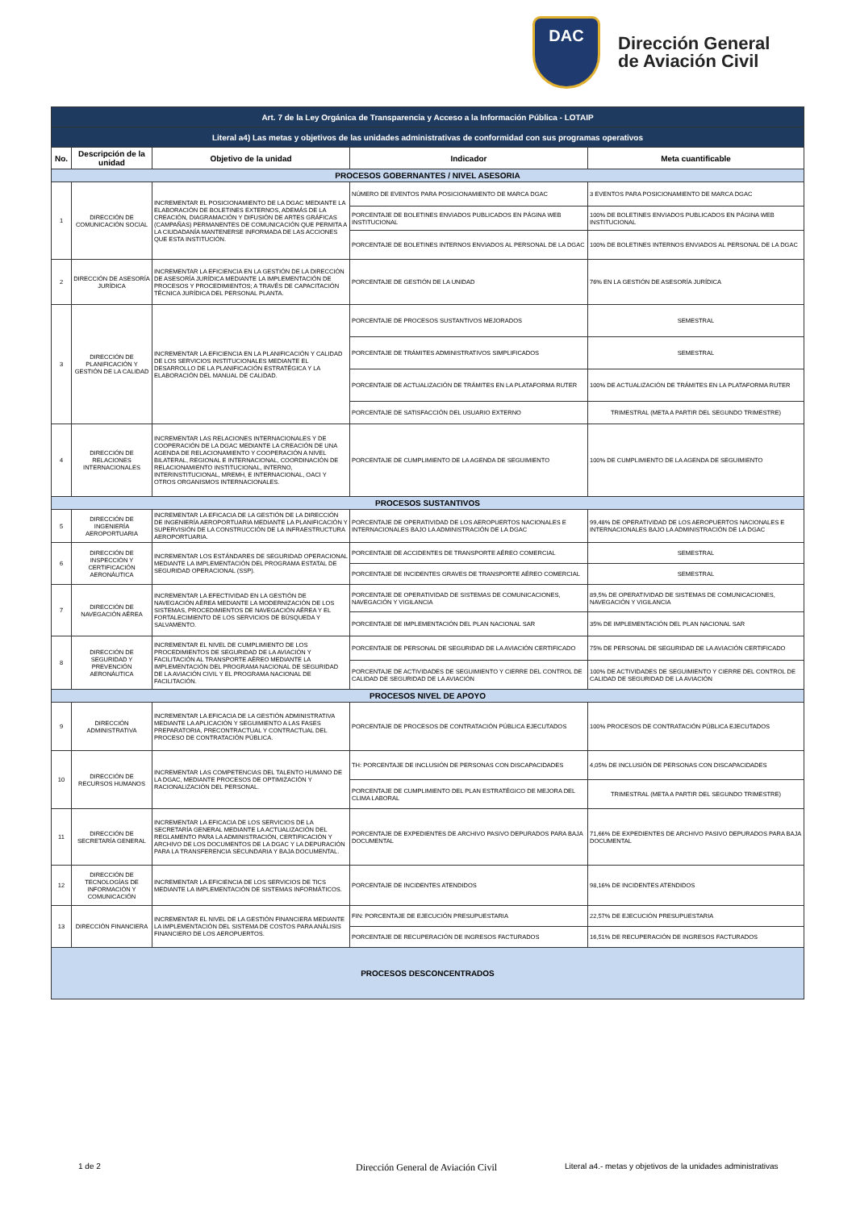DAC
Dirección General
de Aviación Civil
| Art. 7 de la Ley Orgánica de Transparencia y Acceso a la Información Pública - LOTAIP | | | | |
| Literal a4) Las metas y objetivos de las unidades administrativas de conformidad con sus programas operativos | | | | |
| No. | Descripción de la unidad | Objetivo de la unidad | Indicador | Meta cuantificable |
| PROCESOS GOBERNANTES / NIVEL ASESORIA | | | | |
| 1 | DIRECCIÓN DE COMUNICACIÓN SOCIAL | INCREMENTAR EL POSICIONAMIENTO DE LA DGAC MEDIANTE LA ELABORACIÓN DE BOLETINES EXTERNOS, ADEMÁS DE LA CREACIÓN, DIAGRAMACIÓN Y DIFUSIÓN DE ARTES GRÁFICAS (CAMPAÑAS) PERMANENTES DE COMUNICACIÓN QUE PERMITA A LA CIUDADANÍA MANTENERSE INFORMADA DE LAS ACCIONES QUE ESTA INSTITUCIÓN. | NÚMERO DE EVENTOS PARA POSICIONAMIENTO DE MARCA DGAC | 3 EVENTOS PARA POSICIONAMIENTO DE MARCA DGAC |
| | | | PORCENTAJE DE BOLETINES ENVIADOS PUBLICADOS EN PÁGINA WEB INSTITUCIONAL | 100% DE BOLETINES ENVIADOS PUBLICADOS EN PÁGINA WEB INSTITUCIONAL |
| | | | PORCENTAJE DE BOLETINES INTERNOS ENVIADOS AL PERSONAL DE LA DGAC | 100% DE BOLETINES INTERNOS ENVIADOS AL PERSONAL DE LA DGAC |
| 2 | DIRECCIÓN DE ASESORÍA JURÍDICA | INCREMENTAR LA EFICIENCIA EN LA GESTIÓN DE LA DIRECCIÓN DE ASESORÍA JURÍDICA MEDIANTE LA IMPLEMENTACIÓN DE PROCESOS Y PROCEDIMIENTOS; A TRAVÉS DE CAPACITACIÓN TÉCNICA JURÍDICA DEL PERSONAL PLANTA. | PORCENTAJE DE GESTIÓN DE LA UNIDAD | 76% EN LA GESTIÓN DE ASESORÍA JURÍDICA |
| 3 | DIRECCIÓN DE PLANIFICACIÓN Y GESTIÓN DE LA CALIDAD | INCREMENTAR LA EFICIENCIA EN LA PLANIFICACIÓN Y CALIDAD DE LOS SERVICIOS INSTITUCIONALES MEDIANTE EL DESARROLLO DE LA PLANIFICACIÓN ESTRATÉGICA Y LA ELABORACIÓN DEL MANUAL DE CALIDAD. | PORCENTAJE DE PROCESOS SUSTANTIVOS MEJORADOS | SEMESTRAL |
| | | | PORCENTAJE DE TRÁMITES ADMINISTRATIVOS SIMPLIFICADOS | SEMESTRAL |
| | | | PORCENTAJE DE ACTUALIZACIÓN DE TRÁMITES EN LA PLATAFORMA RUTER | 100% DE ACTUALIZACIÓN DE TRÁMITES EN LA PLATAFORMA RUTER |
| | | | PORCENTAJE DE SATISFACCIÓN DEL USUARIO EXTERNO | TRIMESTRAL (META A PARTIR DEL SEGUNDO TRIMESTRE) |
| 4 | DIRECCIÓN DE RELACIONES INTERNACIONALES | INCREMENTAR LAS RELACIONES INTERNACIONALES Y DE COOPERACIÓN DE LA DGAC MEDIANTE LA CREACIÓN DE UNA AGENDA DE RELACIONAMIENTO Y COOPERACIÓN A NIVEL BILATERAL, REGIONAL E INTERNACIONAL, COORDINACIÓN DE RELACIONAMIENTO INSTITUCIONAL, INTERNO, INTERINSTITUCIONAL, MREMH, E INTERNACIONAL, OACI Y OTROS ORGANISMOS INTERNACIONALES. | PORCENTAJE DE CUMPLIMIENTO DE LA AGENDA DE SEGUIMIENTO | 100% DE CUMPLIMIENTO DE LA AGENDA DE SEGUIMIENTO |
| PROCESOS SUSTANTIVOS | | | | |
| 5 | DIRECCIÓN DE INGENIERÍA AEROPORTUARIA | INCREMENTAR LA EFICACIA DE LA GESTIÓN DE LA DIRECCIÓN DE INGENIERÍA AEROPORTUARIA MEDIANTE LA PLANIFICACIÓN Y SUPERVISIÓN DE LA CONSTRUCCIÓN DE LA INFRAESTRUCTURA AEROPORTUARIA. | PORCENTAJE DE OPERATIVIDAD DE LOS AEROPUERTOS NACIONALES E INTERNACIONALES BAJO LA ADMINISTRACIÓN DE LA DGAC | 99,48% DE OPERATIVIDAD DE LOS AEROPUERTOS NACIONALES E INTERNACIONALES BAJO LA ADMINISTRACIÓN DE LA DGAC |
| 6 | DIRECCIÓN DE INSPECCIÓN Y CERTIFICACIÓN AERONÁUTICA | INCREMENTAR LOS ESTÁNDARES DE SEGURIDAD OPERACIONAL MEDIANTE LA IMPLEMENTACIÓN DEL PROGRAMA ESTATAL DE SEGURIDAD OPERACIONAL (SSP). | PORCENTAJE DE ACCIDENTES DE TRANSPORTE AÉREO COMERCIAL | SEMESTRAL |
| | | | PORCENTAJE DE INCIDENTES GRAVES DE TRANSPORTE AÉREO COMERCIAL | SEMESTRAL |
| 7 | DIRECCIÓN DE NAVEGACIÓN AÉREA | INCREMENTAR LA EFECTIVIDAD EN LA GESTIÓN DE NAVEGACIÓN AÉREA MEDIANTE LA MODERNIZACIÓN DE LOS SISTEMAS, PROCEDIMIENTOS DE NAVEGACIÓN AÉREA Y EL FORTALECIMIENTO DE LOS SERVICIOS DE BÚSQUEDA Y SALVAMENTO. | PORCENTAJE DE OPERATIVIDAD DE SISTEMAS DE COMUNICACIONES, NAVEGACIÓN Y VIGILANCIA | 89,5% DE OPERATIVIDAD DE SISTEMAS DE COMUNICACIONES, NAVEGACIÓN Y VIGILANCIA |
| | | | PORCENTAJE DE IMPLEMENTACIÓN DEL PLAN NACIONAL SAR | 35% DE IMPLEMENTACIÓN DEL PLAN NACIONAL SAR |
| 8 | DIRECCIÓN DE SEGURIDAD Y PREVENCIÓN AERONÁUTICA | INCREMENTAR EL NIVEL DE CUMPLIMIENTO DE LOS PROCEDIMIENTOS DE SEGURIDAD DE LA AVIACIÓN Y FACILITACIÓN AL TRANSPORTE AÉREO MEDIANTE LA IMPLEMENTACIÓN DEL PROGRAMA NACIONAL DE SEGURIDAD DE LA AVIACIÓN CIVIL Y EL PROGRAMA NACIONAL DE FACILITACIÓN. | PORCENTAJE DE PERSONAL DE SEGURIDAD DE LA AVIACIÓN CERTIFICADO | 75% DE PERSONAL DE SEGURIDAD DE LA AVIACIÓN CERTIFICADO |
| | | | PORCENTAJE DE ACTIVIDADES DE SEGUIMIENTO Y CIERRE DEL CONTROL DE CALIDAD DE SEGURIDAD DE LA AVIACIÓN | 100% DE ACTIVIDADES DE SEGUIMIENTO Y CIERRE DEL CONTROL DE CALIDAD DE SEGURIDAD DE LA AVIACIÓN |
| PROCESOS NIVEL DE APOYO | | | | |
| 9 | DIRECCIÓN ADMINISTRATIVA | INCREMENTAR LA EFICACIA DE LA GESTIÓN ADMINISTRATIVA MEDIANTE LA APLICACIÓN Y SEGUIMIENTO A LAS FASES PREPARATORIA, PRECONTRACTUAL Y CONTRACTUAL DEL PROCESO DE CONTRATACIÓN PÚBLICA. | PORCENTAJE DE PROCESOS DE CONTRATACIÓN PÚBLICA EJECUTADOS | 100% PROCESOS DE CONTRATACIÓN PÚBLICA EJECUTADOS |
| 10 | DIRECCIÓN DE RECURSOS HUMANOS | INCREMENTAR LAS COMPETENCIAS DEL TALENTO HUMANO DE LA DGAC, MEDIANTE PROCESOS DE OPTIMIZACIÓN Y RACIONALIZACIÓN DEL PERSONAL. | TH: PORCENTAJE DE INCLUSIÓN DE PERSONAS CON DISCAPACIDADES | 4,05% DE INCLUSIÓN DE PERSONAS CON DISCAPACIDADES |
| | | | PORCENTAJE DE CUMPLIMIENTO DEL PLAN ESTRATÉGICO DE MEJORA DEL CLIMA LABORAL | TRIMESTRAL (META A PARTIR DEL SEGUNDO TRIMESTRE) |
| 11 | DIRECCIÓN DE SECRETARÍA GENERAL | INCREMENTAR LA EFICACIA DE LOS SERVICIOS DE LA SECRETARÍA GENERAL MEDIANTE LA ACTUALIZACIÓN DEL REGLAMENTO PARA LA ADMINISTRACIÓN, CERTIFICACIÓN Y ARCHIVO DE LOS DOCUMENTOS DE LA DGAC Y LA DEPURACIÓN PARA LA TRANSFERENCIA SECUNDARIA Y BAJA DOCUMENTAL. | PORCENTAJE DE EXPEDIENTES DE ARCHIVO PASIVO DEPURADOS PARA BAJA DOCUMENTAL | 71,66% DE EXPEDIENTES DE ARCHIVO PASIVO DEPURADOS PARA BAJA DOCUMENTAL |
| 12 | DIRECCIÓN DE TECNOLOGÍAS DE INFORMACIÓN Y COMUNICACIÓN | INCREMENTAR LA EFICIENCIA DE LOS SERVICIOS DE TICS MEDIANTE LA IMPLEMENTACIÓN DE SISTEMAS INFORMÁTICOS. | PORCENTAJE DE INCIDENTES ATENDIDOS | 98,16% DE INCIDENTES ATENDIDOS |
| 13 | DIRECCIÓN FINANCIERA | INCREMENTAR EL NIVEL DE LA GESTIÓN FINANCIERA MEDIANTE LA IMPLEMENTACIÓN DEL SISTEMA DE COSTOS PARA ANÁLISIS FINANCIERO DE LOS AEROPUERTOS. | FIN: PORCENTAJE DE EJECUCIÓN PRESUPUESTARIA | 22,57% DE EJECUCIÓN PRESUPUESTARIA |
| | | | PORCENTAJE DE RECUPERACIÓN DE INGRESOS FACTURADOS | 16,51% DE RECUPERACIÓN DE INGRESOS FACTURADOS |
| PROCESOS DESCONCENTRADOS | | | | |
1 de 2 Dirección General de Aviación Civil Literal a4.- metas y objetivos de la unidades administrativas